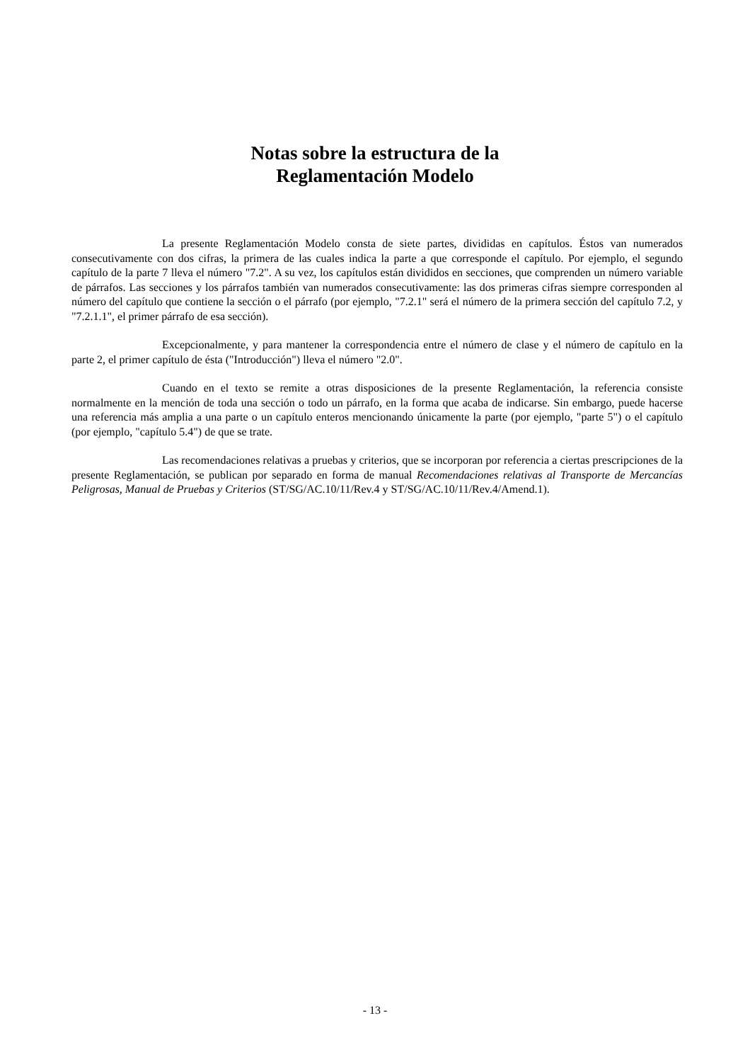Notas sobre la estructura de la
Reglamentación Modelo
La presente Reglamentación Modelo consta de siete partes, divididas en capítulos. Éstos van numerados consecutivamente con dos cifras, la primera de las cuales indica la parte a que corresponde el capítulo. Por ejemplo, el segundo capítulo de la parte 7 lleva el número "7.2". A su vez, los capítulos están divididos en secciones, que comprenden un número variable de párrafos. Las secciones y los párrafos también van numerados consecutivamente: las dos primeras cifras siempre corresponden al número del capítulo que contiene la sección o el párrafo (por ejemplo, "7.2.1" será el número de la primera sección del capítulo 7.2, y "7.2.1.1", el primer párrafo de esa sección).
Excepcionalmente, y para mantener la correspondencia entre el número de clase y el número de capítulo en la parte 2, el primer capítulo de ésta ("Introducción") lleva el número "2.0".
Cuando en el texto se remite a otras disposiciones de la presente Reglamentación, la referencia consiste normalmente en la mención de toda una sección o todo un párrafo, en la forma que acaba de indicarse. Sin embargo, puede hacerse una referencia más amplia a una parte o un capítulo enteros mencionando únicamente la parte (por ejemplo, "parte 5") o el capítulo (por ejemplo, "capítulo 5.4") de que se trate.
Las recomendaciones relativas a pruebas y criterios, que se incorporan por referencia a ciertas prescripciones de la presente Reglamentación, se publican por separado en forma de manual Recomendaciones relativas al Transporte de Mercancías Peligrosas, Manual de Pruebas y Criterios (ST/SG/AC.10/11/Rev.4 y ST/SG/AC.10/11/Rev.4/Amend.1).
- 13 -